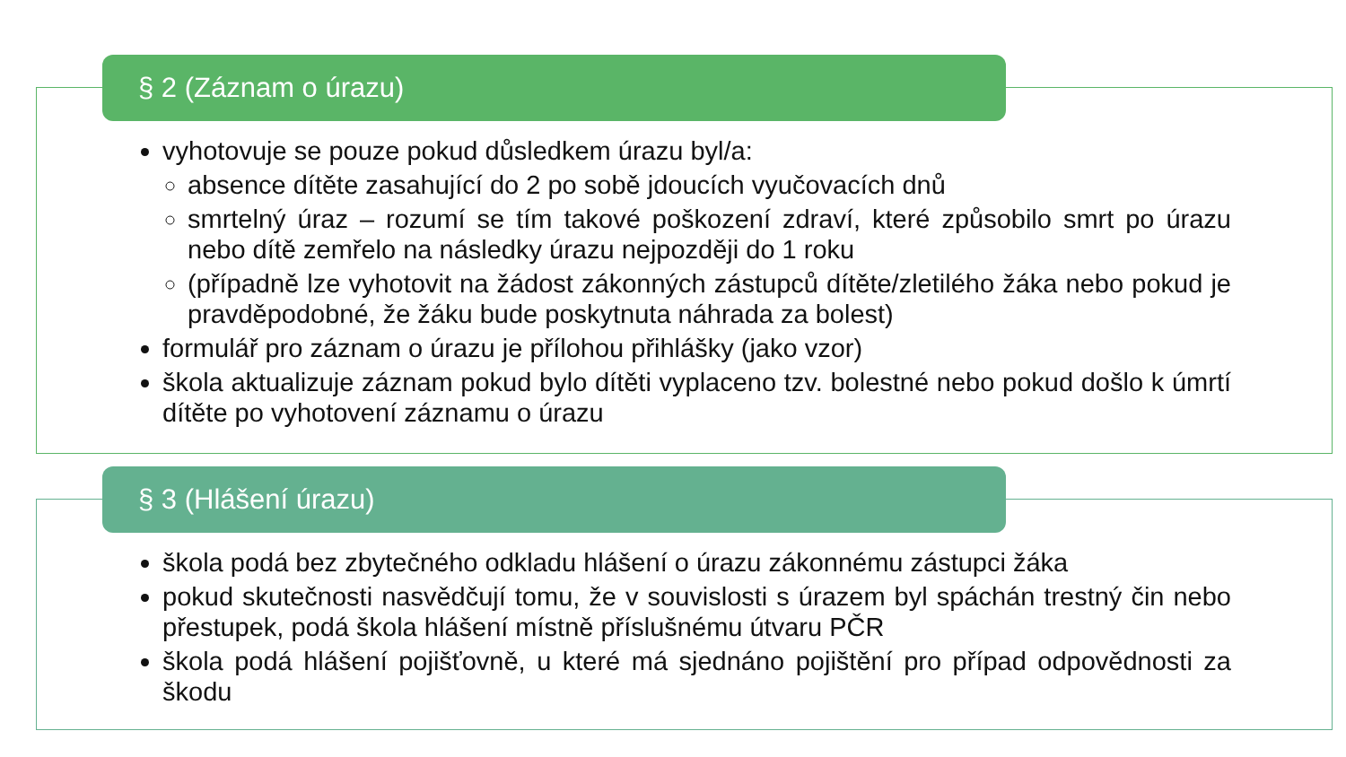§ 2 (Záznam o úrazu)
vyhotovuje se pouze pokud důsledkem úrazu byl/a:
absence dítěte zasahující do 2 po sobě jdoucích vyučovacích dnů
smrtelný úraz – rozumí se tím takové poškození zdraví, které způsobilo smrt po úrazu nebo dítě zemřelo na následky úrazu nejpozději do 1 roku
(případně lze vyhotovit na žádost zákonných zástupců dítěte/zletilého žáka nebo pokud je pravděpodobné, že žáku bude poskytnuta náhrada za bolest)
formulář pro záznam o úrazu je přílohou přihlášky (jako vzor)
škola aktualizuje záznam pokud bylo dítěti vyplaceno tzv. bolestné nebo pokud došlo k úmrtí dítěte po vyhotovení záznamu o úrazu
§ 3 (Hlášení úrazu)
škola podá bez zbytečného odkladu hlášení o úrazu zákonnému zástupci žáka
pokud skutečnosti nasvědčují tomu, že v souvislosti s úrazem byl spáchán trestný čin nebo přestupek, podá škola hlášení místně příslušnému útvaru PČR
škola podá hlášení pojišťovně, u které má sjednáno pojištění pro případ odpovědnosti za škodu